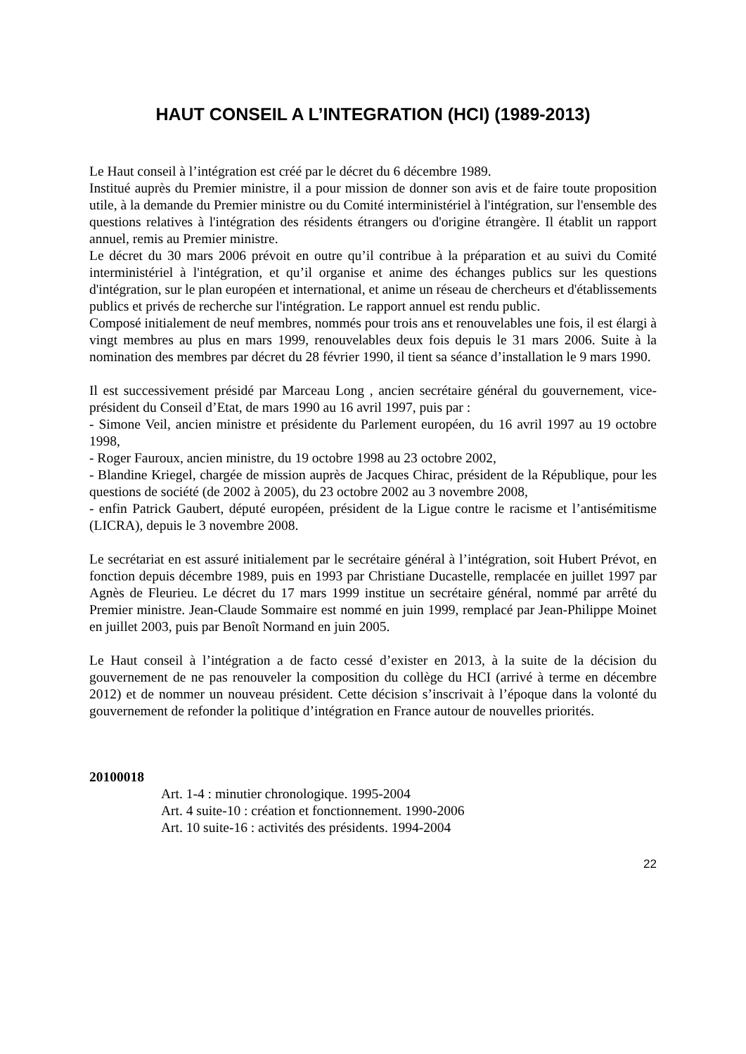HAUT CONSEIL A L’INTEGRATION (HCI) (1989-2013)
Le Haut conseil à l’intégration est créé par le décret du 6 décembre 1989.
Institué auprès du Premier ministre, il a pour mission de donner son avis et de faire toute proposition utile, à la demande du Premier ministre ou du Comité interministériel à l'intégration, sur l'ensemble des questions relatives à l'intégration des résidents étrangers ou d'origine étrangère. Il établit un rapport annuel, remis au Premier ministre.
Le décret du 30 mars 2006 prévoit en outre qu’il contribue à la préparation et au suivi du Comité interministériel à l'intégration, et qu’il organise et anime des échanges publics sur les questions d'intégration, sur le plan européen et international, et anime un réseau de chercheurs et d'établissements publics et privés de recherche sur l'intégration. Le rapport annuel est rendu public.
Composé initialement de neuf membres, nommés pour trois ans et renouvelables une fois, il est élargi à vingt membres au plus en mars 1999, renouvelables deux fois depuis le 31 mars 2006. Suite à la nomination des membres par décret du 28 février 1990, il tient sa séance d’installation le 9 mars 1990.
Il est successivement présidé par Marceau Long , ancien secrétaire général du gouvernement, vice-président du Conseil d’Etat, de mars 1990 au 16 avril 1997, puis par :
- Simone Veil, ancien ministre et présidente du Parlement européen, du 16 avril 1997 au 19 octobre 1998,
- Roger Fauroux, ancien ministre, du 19 octobre 1998 au 23 octobre 2002,
- Blandine Kriegel, chargée de mission auprès de Jacques Chirac, président de la République, pour les questions de société (de 2002 à 2005), du 23 octobre 2002 au 3 novembre 2008,
- enfin Patrick Gaubert, député européen, président de la Ligue contre le racisme et l’antisémitisme (LICRA), depuis le 3 novembre 2008.
Le secrétariat en est assuré initialement par le secrétaire général à l’intégration, soit Hubert Prévot, en fonction depuis décembre 1989, puis en 1993 par Christiane Ducastelle, remplacée en juillet 1997 par Agnès de Fleurieu. Le décret du 17 mars 1999 institue un secrétaire général, nommé par arrêté du Premier ministre. Jean-Claude Sommaire est nommé en juin 1999, remplacé par Jean-Philippe Moinet en juillet 2003, puis par Benoît Normand en juin 2005.
Le Haut conseil à l’intégration a de facto cessé d’exister en 2013, à la suite de la décision du gouvernement de ne pas renouveler la composition du collège du HCI (arrivé à terme en décembre 2012) et de nommer un nouveau président. Cette décision s’inscrivait à l’époque dans la volonté du gouvernement de refonder la politique d’intégration en France autour de nouvelles priorités.
20100018
Art. 1-4 : minutier chronologique. 1995-2004
Art. 4 suite-10 : création et fonctionnement. 1990-2006
Art. 10 suite-16 : activités des présidents. 1994-2004
22